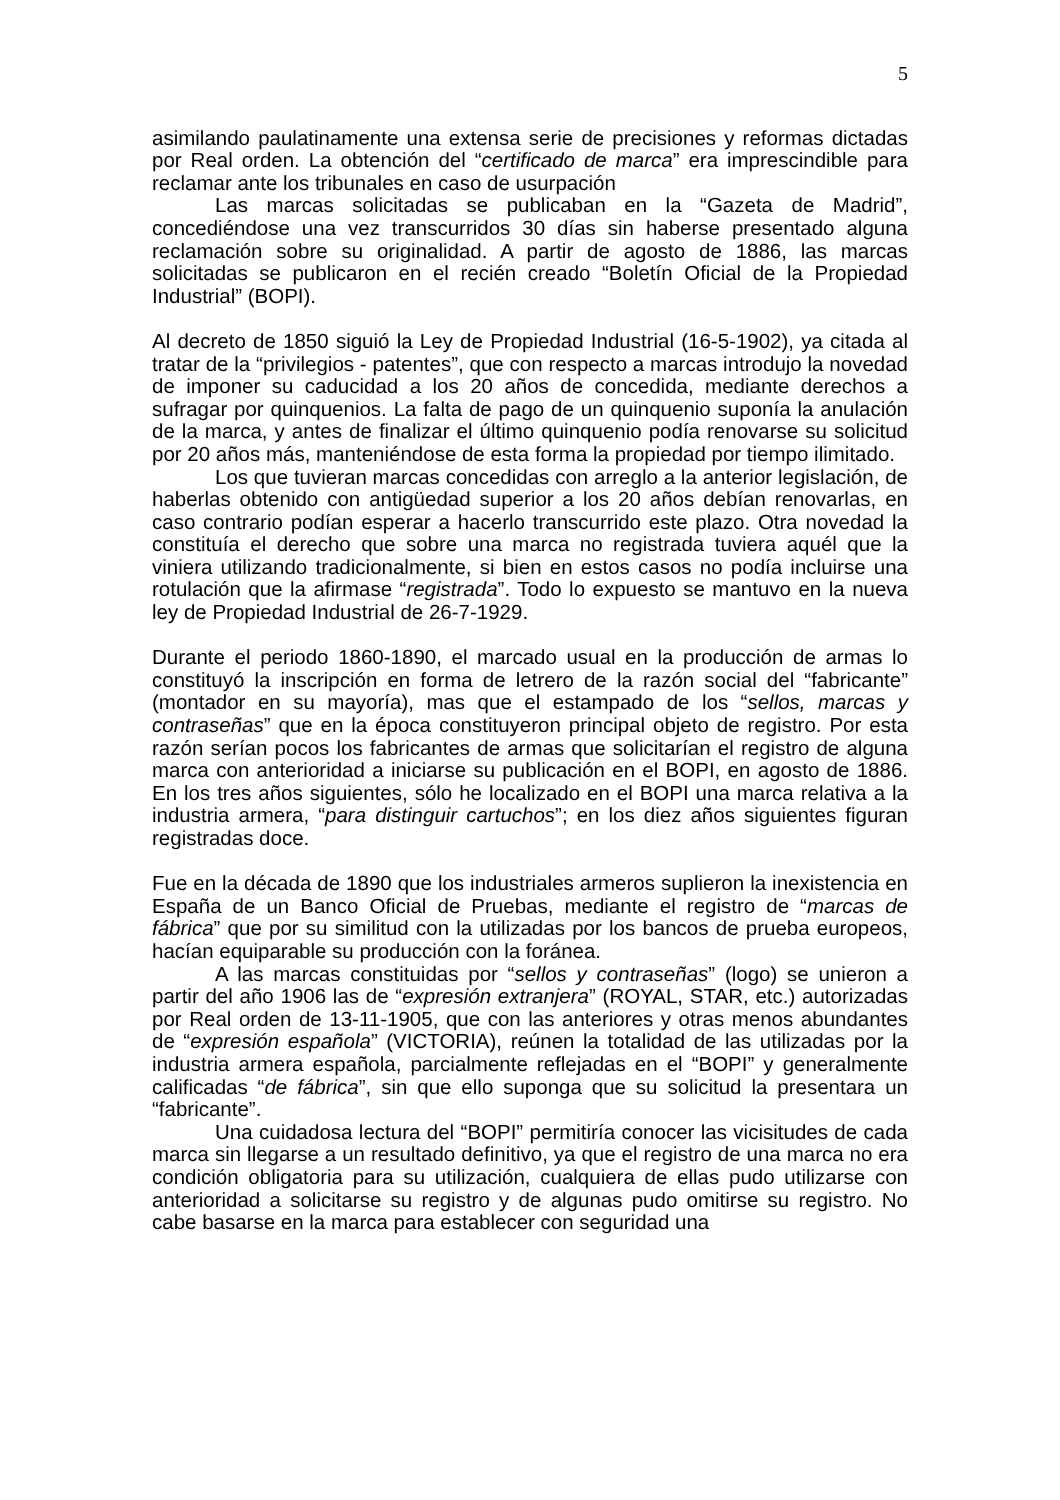5
asimilando paulatinamente una extensa serie de precisiones y reformas dictadas por Real orden. La obtención del “certificado de marca” era imprescindible para reclamar ante los tribunales en caso de usurpación
Las marcas solicitadas se publicaban en la “Gazeta de Madrid”, concediéndose una vez transcurridos 30 días sin haberse presentado alguna reclamación sobre su originalidad. A partir de agosto de 1886, las marcas solicitadas se publicaron en el recién creado “Boletín Oficial de la Propiedad Industrial” (BOPI).
Al decreto de 1850 siguió la Ley de Propiedad Industrial (16-5-1902), ya citada al tratar de la “privilegios - patentes”, que con respecto a marcas introdujo la novedad de imponer su caducidad a los 20 años de concedida, mediante derechos a sufragar por quinquenios. La falta de pago de un quinquenio suponía la anulación de la marca, y antes de finalizar el último quinquenio podía renovarse su solicitud por 20 años más, manteniéndose de esta forma la propiedad por tiempo ilimitado.
Los que tuvieran marcas concedidas con arreglo a la anterior legislación, de haberlas obtenido con antigüedad superior a los 20 años debían renovarlas, en caso contrario podían esperar a hacerlo transcurrido este plazo. Otra novedad la constituía el derecho que sobre una marca no registrada tuviera aquél que la viniera utilizando tradicionalmente, si bien en estos casos no podía incluirse una rotulación que la afirmase “registrada”. Todo lo expuesto se mantuvo en la nueva ley de Propiedad Industrial de 26-7-1929.
Durante el periodo 1860-1890, el marcado usual en la producción de armas lo constituyó la inscripción en forma de letrero de la razón social del “fabricante” (montador en su mayoría), mas que el estampado de los “sellos, marcas y contraseñas” que en la época constituyeron principal objeto de registro. Por esta razón serían pocos los fabricantes de armas que solicitarían el registro de alguna marca con anterioridad a iniciarse su publicación en el BOPI, en agosto de 1886. En los tres años siguientes, sólo he localizado en el BOPI una marca relativa a la industria armera, “para distinguir cartuchos”; en los diez años siguientes figuran registradas doce.
Fue en la década de 1890 que los industriales armeros suplieron la inexistencia en España de un Banco Oficial de Pruebas, mediante el registro de “marcas de fábrica” que por su similitud con la utilizadas por los bancos de prueba europeos, hacían equiparable su producción con la foránea.
A las marcas constituidas por “sellos y contraseñas” (logo) se unieron a partir del año 1906 las de “expresión extranjera” (ROYAL, STAR, etc.) autorizadas por Real orden de 13-11-1905, que con las anteriores y otras menos abundantes de “expresión española” (VICTORIA), reúnen la totalidad de las utilizadas por la industria armera española, parcialmente reflejadas en el “BOPI” y generalmente calificadas “de fábrica”, sin que ello suponga que su solicitud la presentara un “fabricante”.
Una cuidadosa lectura del “BOPI” permitiría conocer las vicisitudes de cada marca sin llegarse a un resultado definitivo, ya que el registro de una marca no era condición obligatoria para su utilización, cualquiera de ellas pudo utilizarse con anterioridad a solicitarse su registro y de algunas pudo omitirse su registro. No cabe basarse en la marca para establecer con seguridad una